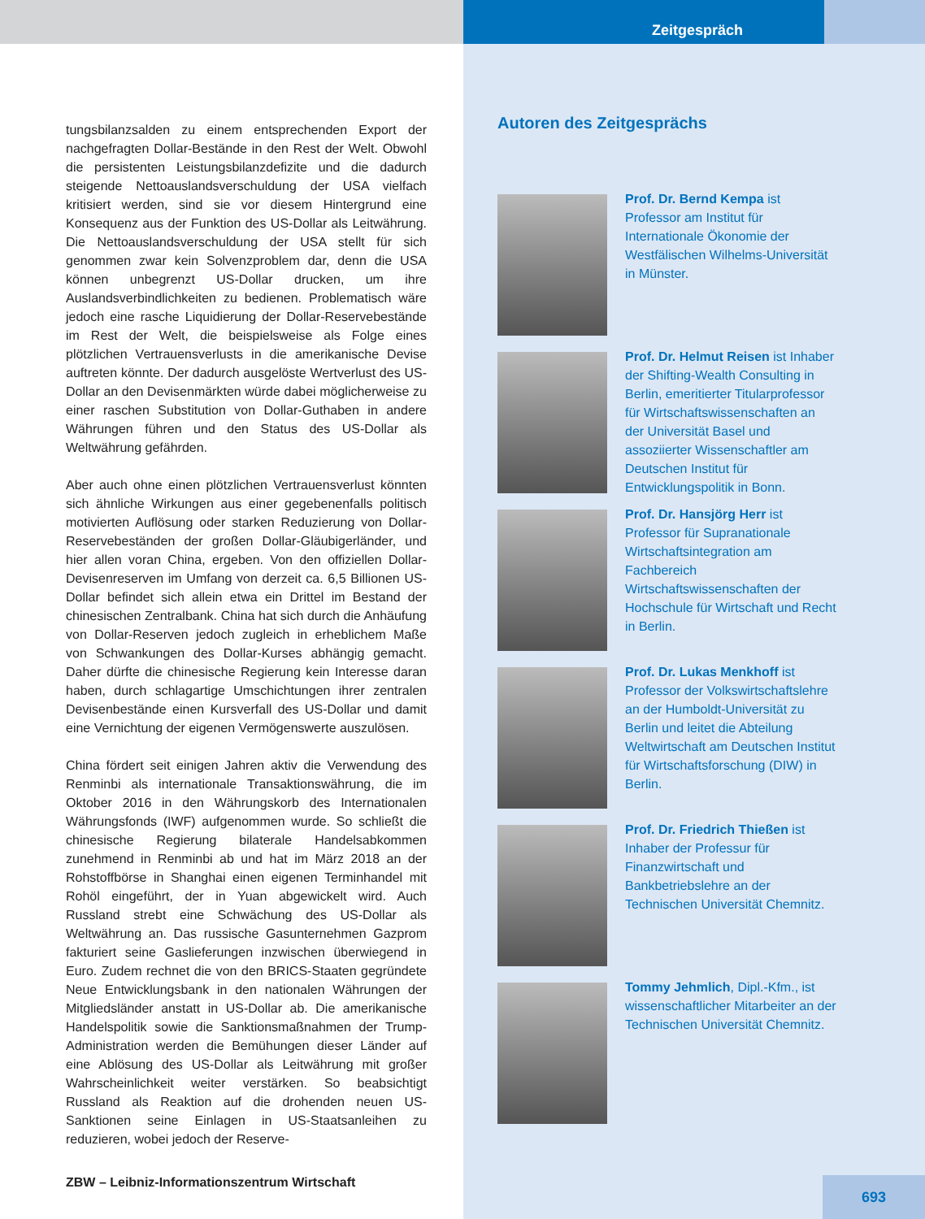tungsbilanzsalden zu einem entsprechenden Export der nachgefragten Dollar-Bestände in den Rest der Welt. Obwohl die persistenten Leistungsbilanzdefizite und die dadurch steigende Nettoauslandsverschuldung der USA vielfach kritisiert werden, sind sie vor diesem Hintergrund eine Konsequenz aus der Funktion des US-Dollar als Leitwährung. Die Nettoauslandsverschuldung der USA stellt für sich genommen zwar kein Solvenzproblem dar, denn die USA können unbegrenzt US-Dollar drucken, um ihre Auslandsverbindlichkeiten zu bedienen. Problematisch wäre jedoch eine rasche Liquidierung der Dollar-Reservebestände im Rest der Welt, die beispielsweise als Folge eines plötzlichen Vertrauensverlusts in die amerikanische Devise auftreten könnte. Der dadurch ausgelöste Wertverlust des US-Dollar an den Devisenmärkten würde dabei möglicherweise zu einer raschen Substitution von Dollar-Guthaben in andere Währungen führen und den Status des US-Dollar als Weltwährung gefährden.
Aber auch ohne einen plötzlichen Vertrauensverlust könnten sich ähnliche Wirkungen aus einer gegebenenfalls politisch motivierten Auflösung oder starken Reduzierung von Dollar-Reservebeständen der großen Dollar-Gläubigerländer, und hier allen voran China, ergeben. Von den offiziellen Dollar-Devisenreserven im Umfang von derzeit ca. 6,5 Billionen US-Dollar befindet sich allein etwa ein Drittel im Bestand der chinesischen Zentralbank. China hat sich durch die Anhäufung von Dollar-Reserven jedoch zugleich in erheblichem Maße von Schwankungen des Dollar-Kurses abhängig gemacht. Daher dürfte die chinesische Regierung kein Interesse daran haben, durch schlagartige Umschichtungen ihrer zentralen Devisenbestände einen Kursverfall des US-Dollar und damit eine Vernichtung der eigenen Vermögenswerte auszulösen.
China fördert seit einigen Jahren aktiv die Verwendung des Renminbi als internationale Transaktionswährung, die im Oktober 2016 in den Währungskorb des Internationalen Währungsfonds (IWF) aufgenommen wurde. So schließt die chinesische Regierung bilaterale Handelsabkommen zunehmend in Renminbi ab und hat im März 2018 an der Rohstoffbörse in Shanghai einen eigenen Terminhandel mit Rohöl eingeführt, der in Yuan abgewickelt wird. Auch Russland strebt eine Schwächung des US-Dollar als Weltwährung an. Das russische Gasunternehmen Gazprom fakturiert seine Gaslieferungen inzwischen überwiegend in Euro. Zudem rechnet die von den BRICS-Staaten gegründete Neue Entwicklungsbank in den nationalen Währungen der Mitgliedsländer anstatt in US-Dollar ab. Die amerikanische Handelspolitik sowie die Sanktionsmaßnahmen der Trump-Administration werden die Bemühungen dieser Länder auf eine Ablösung des US-Dollar als Leitwährung mit großer Wahrscheinlichkeit weiter verstärken. So beabsichtigt Russland als Reaktion auf die drohenden neuen US-Sanktionen seine Einlagen in US-Staatsanleihen zu reduzieren, wobei jedoch der Reserve-
Zeitgespräch
Autoren des Zeitgesprächs
Prof. Dr. Bernd Kempa ist Professor am Institut für Internationale Ökonomie der Westfälischen Wilhelms-Universität in Münster.
Prof. Dr. Helmut Reisen ist Inhaber der Shifting-Wealth Consulting in Berlin, emeritierter Titularprofessor für Wirtschaftswissenschaften an der Universität Basel und assoziierter Wissenschaftler am Deutschen Institut für Entwicklungspolitik in Bonn.
Prof. Dr. Hansjörg Herr ist Professor für Supranationale Wirtschaftsintegration am Fachbereich Wirtschaftswissenschaften der Hochschule für Wirtschaft und Recht in Berlin.
Prof. Dr. Lukas Menkhoff ist Professor der Volkswirtschaftslehre an der Humboldt-Universität zu Berlin und leitet die Abteilung Weltwirtschaft am Deutschen Institut für Wirtschaftsforschung (DIW) in Berlin.
Prof. Dr. Friedrich Thießen ist Inhaber der Professur für Finanzwirtschaft und Bankbetriebslehre an der Technischen Universität Chemnitz.
Tommy Jehmlich, Dipl.-Kfm., ist wissenschaftlicher Mitarbeiter an der Technischen Universität Chemnitz.
ZBW – Leibniz-Informationszentrum Wirtschaft
693